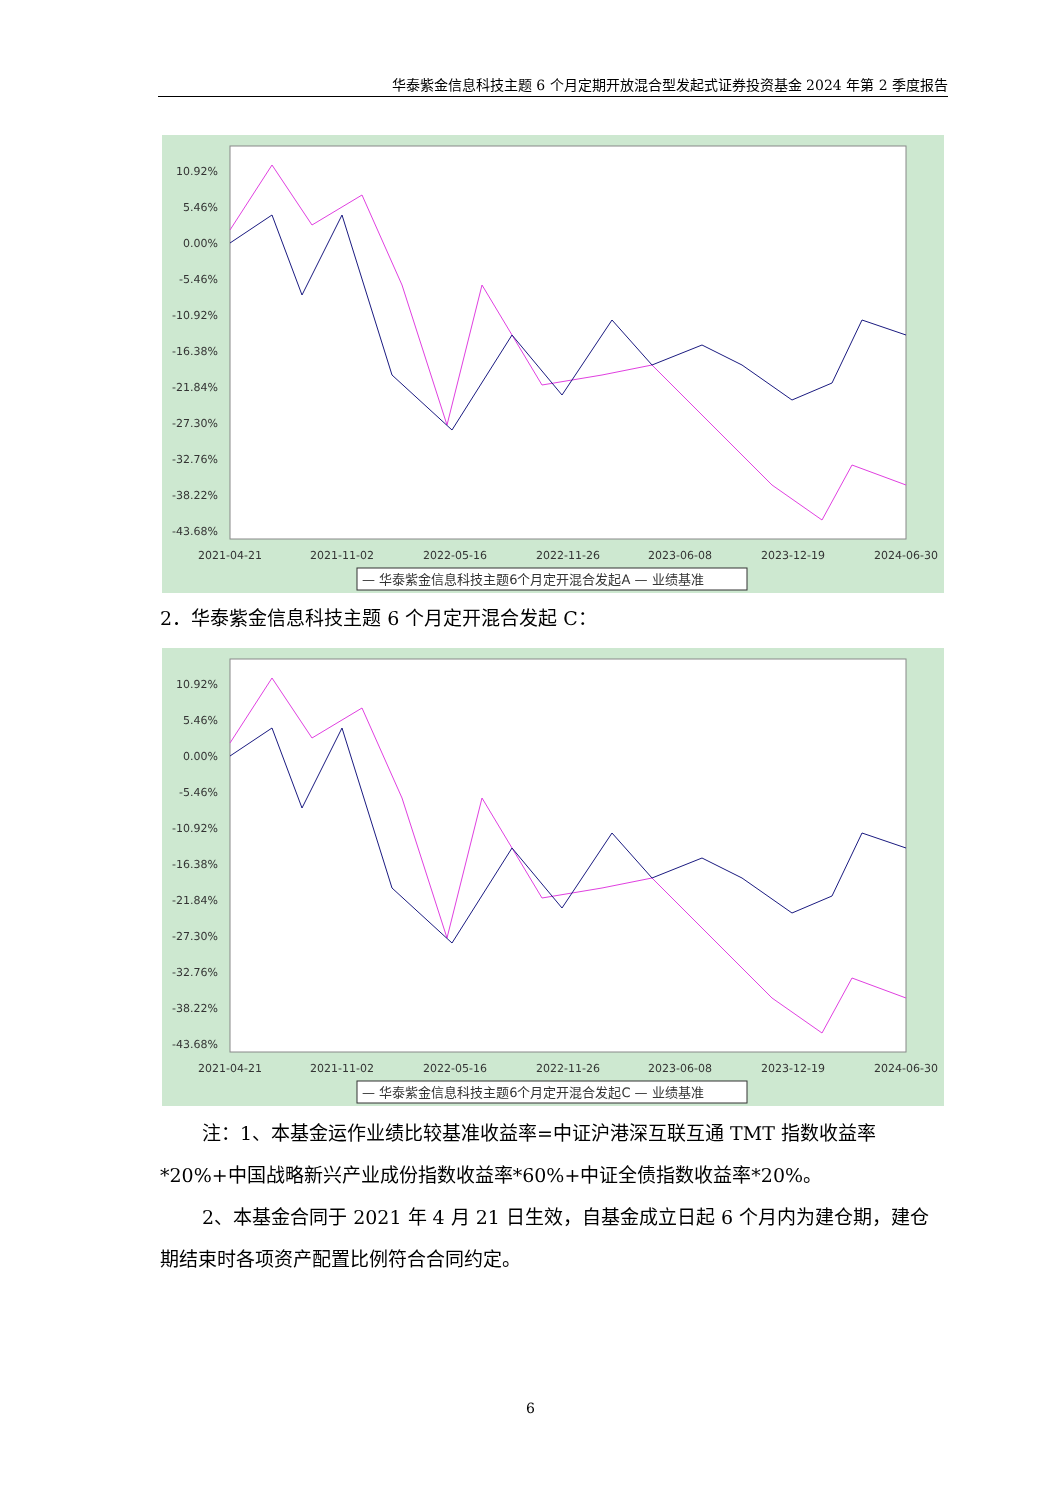华泰紫金信息科技主题 6 个月定期开放混合型发起式证券投资基金 2024 年第 2 季度报告
10.92%
5.46%
0.00%
-5.46%
-10.92%
-16.38%
-21.84%
-27.30%
-32.76%
-38.22%
-43.68%
2021-04-21
2021-11-02
2022-05-16
2022-11-26
2023-06-08
2023-12-19
2024-06-30
— 华泰紫金信息科技主题6个月定开混合发起A — 业绩基准
2．华泰紫金信息科技主题 6 个月定开混合发起 C：
10.92%
5.46%
0.00%
-5.46%
-10.92%
-16.38%
-21.84%
-27.30%
-32.76%
-38.22%
-43.68%
2021-04-21
2021-11-02
2022-05-16
2022-11-26
2023-06-08
2023-12-19
2024-06-30
— 华泰紫金信息科技主题6个月定开混合发起C — 业绩基准
注：1、本基金运作业绩比较基准收益率=中证沪港深互联互通 TMT 指数收益率*20%+中国战略新兴产业成份指数收益率*60%+中证全债指数收益率*20%。
2、本基金合同于 2021 年 4 月 21 日生效，自基金成立日起 6 个月内为建仓期，建仓期结束时各项资产配置比例符合合同约定。
6